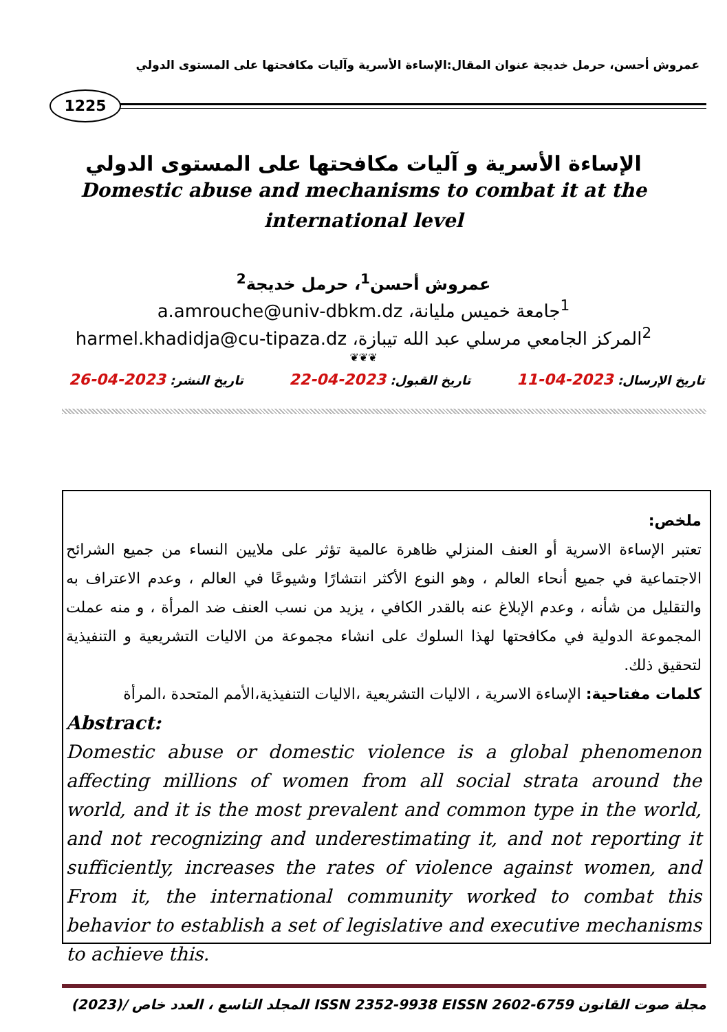عمروش أحسن، حرمل خديجة عنوان المقال:الإساءة الأسرية وآليات مكافحتها على المستوى الدولي
1225
الإساءة الأسرية و آليات مكافحتها على المستوى الدولي
Domestic abuse and mechanisms to combat it at the
international level
عمروش أحسن<sup>1</sup>، حرمل خديجة<sup>2</sup>
<sup>1</sup> جامعة خميس مليانة، a.amrouche@univ-dbkm.dz
<sup>2</sup> المركز الجامعي مرسلي عبد الله تيبازة، harmel.khadidja@cu-tipaza.dz
❦❦❦
تاريخ الإرسال: 2023-04-11 تاريخ القبول: 2023-04-22 تاريخ النشر: 2023-04-26
ملخص:
تعتبر الإساءة الاسرية أو العنف المنزلي ظاهرة عالمية تؤثر على ملايين النساء من جميع الشرائح الاجتماعية في جميع أنحاء العالم ، وهو النوع الأكثر انتشارًا وشيوعًا في العالم ، وعدم الاعتراف به والتقليل من شأنه ، وعدم الإبلاغ عنه بالقدر الكافي ، يزيد من نسب العنف ضد المرأة ، و منه عملت المجموعة الدولية في مكافحتها لهذا السلوك على انشاء مجموعة من الاليات التشريعية و التنفيذية لتحقيق ذلك.
كلمات مفتاحية: الإساءة الاسرية ، الاليات التشريعية ،الاليات التنفيذية،الأمم المتحدة ،المرأة
Abstract:
Domestic abuse or domestic violence is a global phenomenon affecting millions of women from all social strata around the world, and it is the most prevalent and common type in the world, and not recognizing and underestimating it, and not reporting it sufficiently, increases the rates of violence against women, and From it, the international community worked to combat this behavior to establish a set of legislative and executive mechanisms to achieve this.
مجلة صوت القانون ISSN 2352-9938 EISSN 2602-6759 المجلد التاسع ، العدد خاص /(2023)